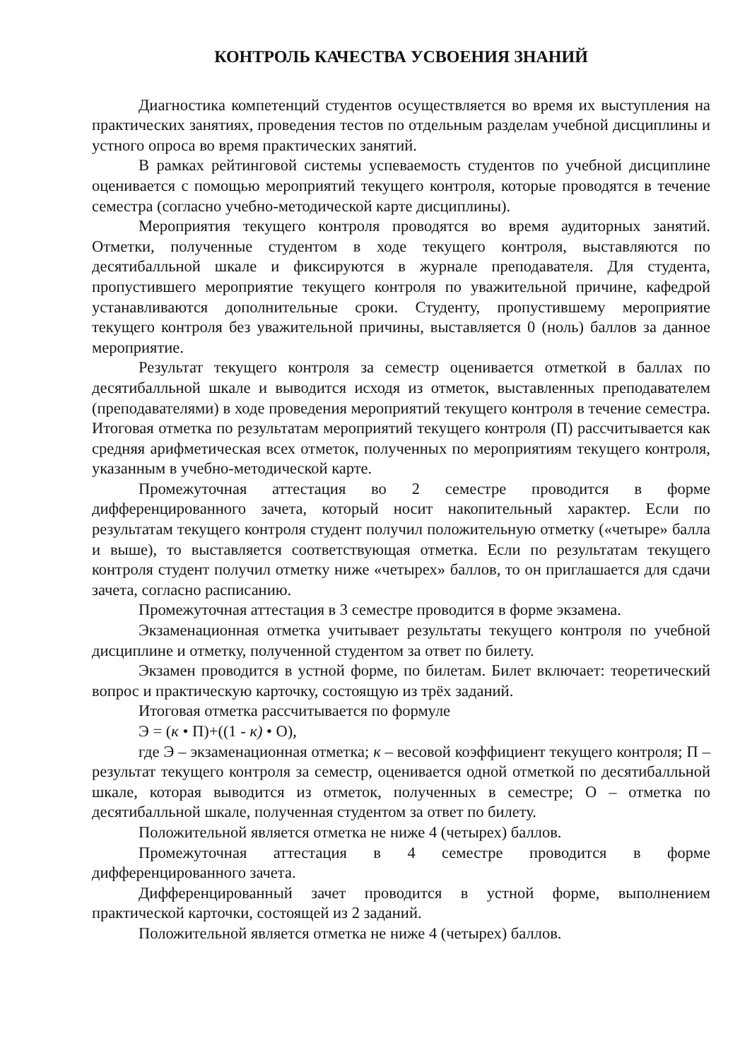КОНТРОЛЬ КАЧЕСТВА УСВОЕНИЯ ЗНАНИЙ
Диагностика компетенций студентов осуществляется во время их выступления на практических занятиях, проведения тестов по отдельным разделам учебной дисциплины и устного опроса во время практических занятий.
В рамках рейтинговой системы успеваемость студентов по учебной дисциплине оценивается с помощью мероприятий текущего контроля, которые проводятся в течение семестра (согласно учебно-методической карте дисциплины).
Мероприятия текущего контроля проводятся во время аудиторных занятий. Отметки, полученные студентом в ходе текущего контроля, выставляются по десятибалльной шкале и фиксируются в журнале преподавателя. Для студента, пропустившего мероприятие текущего контроля по уважительной причине, кафедрой устанавливаются дополнительные сроки. Студенту, пропустившему мероприятие текущего контроля без уважительной причины, выставляется 0 (ноль) баллов за данное мероприятие.
Результат текущего контроля за семестр оценивается отметкой в баллах по десятибалльной шкале и выводится исходя из отметок, выставленных преподавателем (преподавателями) в ходе проведения мероприятий текущего контроля в течение семестра. Итоговая отметка по результатам мероприятий текущего контроля (П) рассчитывается как средняя арифметическая всех отметок, полученных по мероприятиям текущего контроля, указанным в учебно-методической карте.
Промежуточная аттестация во 2 семестре проводится в форме дифференцированного зачета, который носит накопительный характер. Если по результатам текущего контроля студент получил положительную отметку («четыре» балла и выше), то выставляется соответствующая отметка. Если по результатам текущего контроля студент получил отметку ниже «четырех» баллов, то он приглашается для сдачи зачета, согласно расписанию.
Промежуточная аттестация в 3 семестре проводится в форме экзамена.
Экзаменационная отметка учитывает результаты текущего контроля по учебной дисциплине и отметку, полученной студентом за ответ по билету.
Экзамен проводится в устной форме, по билетам. Билет включает: теоретический вопрос и практическую карточку, состоящую из трёх заданий.
Итоговая отметка рассчитывается по формуле
Э = (к • П)+((1 - к) • О),
где Э – экзаменационная отметка; к – весовой коэффициент текущего контроля; П – результат текущего контроля за семестр, оценивается одной отметкой по десятибалльной шкале, которая выводится из отметок, полученных в семестре; О – отметка по десятибалльной шкале, полученная студентом за ответ по билету.
Положительной является отметка не ниже 4 (четырех) баллов.
Промежуточная аттестация в 4 семестре проводится в форме дифференцированного зачета.
Дифференцированный зачет проводится в устной форме, выполнением практической карточки, состоящей из 2 заданий.
Положительной является отметка не ниже 4 (четырех) баллов.